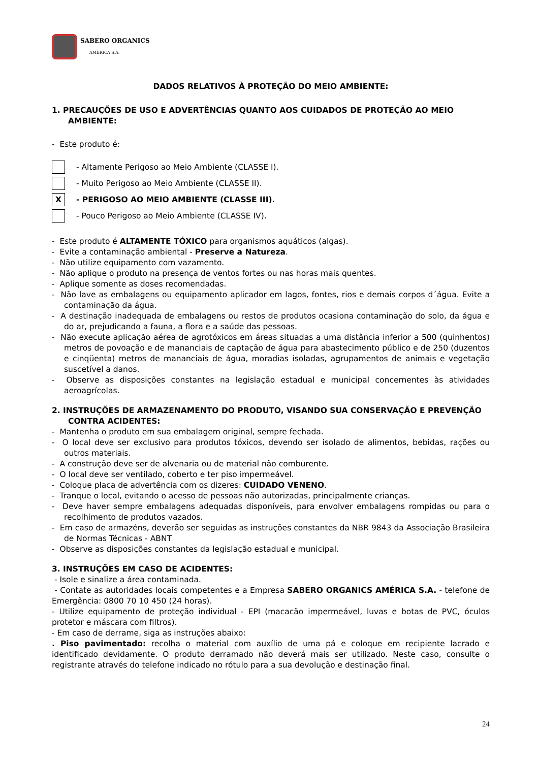SABERO ORGANICS
AMÉRICA S.A.
DADOS RELATIVOS À PROTEÇÃO DO MEIO AMBIENTE:
1. PRECAUÇÕES DE USO E ADVERTÊNCIAS QUANTO AOS CUIDADOS DE PROTEÇÃO AO MEIO AMBIENTE:
- Este produto é:
- Altamente Perigoso ao Meio Ambiente (CLASSE I).
- Muito Perigoso ao Meio Ambiente (CLASSE II).
X
- PERIGOSO AO MEIO AMBIENTE (CLASSE III).
- Pouco Perigoso ao Meio Ambiente (CLASSE IV).
- Este produto é ALTAMENTE TÓXICO para organismos aquáticos (algas).
- Evite a contaminação ambiental - Preserve a Natureza.
- Não utilize equipamento com vazamento.
- Não aplique o produto na presença de ventos fortes ou nas horas mais quentes.
- Aplique somente as doses recomendadas.
- Não lave as embalagens ou equipamento aplicador em lagos, fontes, rios e demais corpos d´água. Evite a contaminação da água.
- A destinação inadequada de embalagens ou restos de produtos ocasiona contaminação do solo, da água e do ar, prejudicando a fauna, a flora e a saúde das pessoas.
- Não execute aplicação aérea de agrotóxicos em áreas situadas a uma distância inferior a 500 (quinhentos) metros de povoação e de mananciais de captação de água para abastecimento público e de 250 (duzentos e cinqüenta) metros de mananciais de água, moradias isoladas, agrupamentos de animais e vegetação suscetível a danos.
- Observe as disposições constantes na legislação estadual e municipal concernentes às atividades aeroagrícolas.
2. INSTRUÇÕES DE ARMAZENAMENTO DO PRODUTO, VISANDO SUA CONSERVAÇÃO E PREVENÇÃO CONTRA ACIDENTES:
- Mantenha o produto em sua embalagem original, sempre fechada.
- O local deve ser exclusivo para produtos tóxicos, devendo ser isolado de alimentos, bebidas, rações ou outros materiais.
- A construção deve ser de alvenaria ou de material não comburente.
- O local deve ser ventilado, coberto e ter piso impermeável.
- Coloque placa de advertência com os dizeres: CUIDADO VENENO.
- Tranque o local, evitando o acesso de pessoas não autorizadas, principalmente crianças.
- Deve haver sempre embalagens adequadas disponíveis, para envolver embalagens rompidas ou para o recolhimento de produtos vazados.
- Em caso de armazéns, deverão ser seguidas as instruções constantes da NBR 9843 da Associação Brasileira de Normas Técnicas - ABNT
- Observe as disposições constantes da legislação estadual e municipal.
3. INSTRUÇÕES EM CASO DE ACIDENTES:
- Isole e sinalize a área contaminada.
- Contate as autoridades locais competentes e a Empresa SABERO ORGANICS AMÉRICA S.A. - telefone de Emergência: 0800 70 10 450 (24 horas).
- Utilize equipamento de proteção individual - EPI (macacão impermeável, luvas e botas de PVC, óculos protetor e máscara com filtros).
- Em caso de derrame, siga as instruções abaixo:
. Piso pavimentado: recolha o material com auxílio de uma pá e coloque em recipiente lacrado e identificado devidamente. O produto derramado não deverá mais ser utilizado. Neste caso, consulte o registrante através do telefone indicado no rótulo para a sua devolução e destinação final.
24